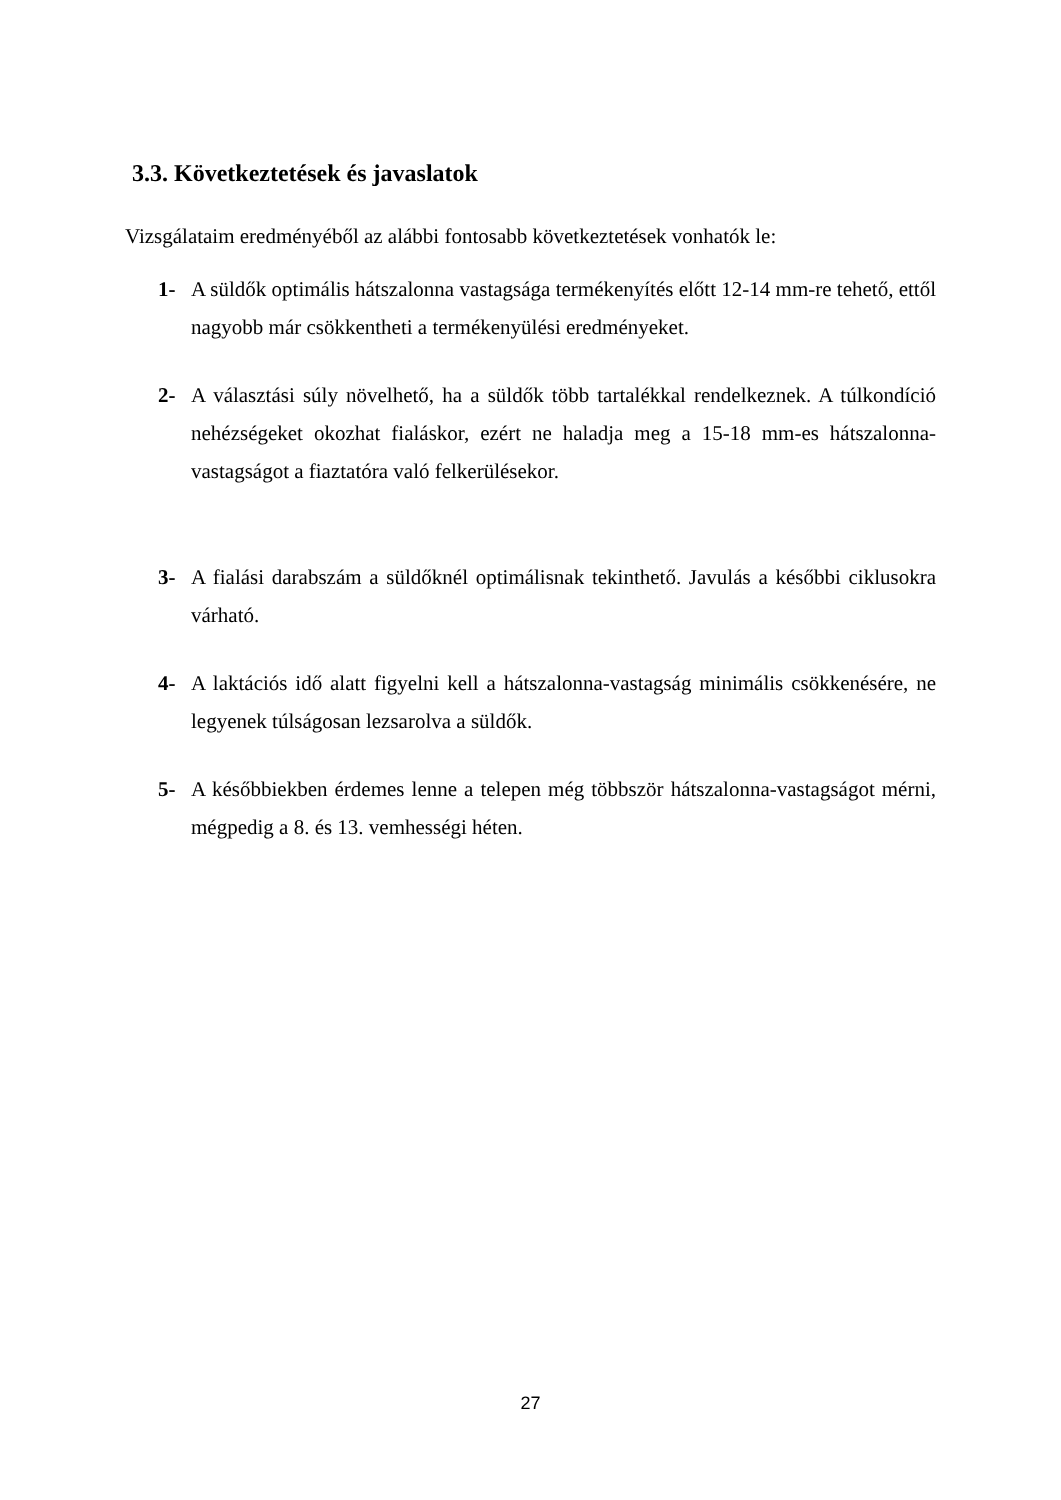3.3. Következtetések és javaslatok
Vizsgálataim eredményéből az alábbi fontosabb következtetések vonhatók le:
1- A süldők optimális hátszalonna vastagsága termékenyítés előtt 12-14 mm-re tehető, ettől nagyobb már csökkentheti a termékenyülési eredményeket.
2- A választási súly növelhető, ha a süldők több tartalékkal rendelkeznek. A túlkondíció nehézségeket okozhat fialáskor, ezért ne haladja meg a 15-18 mm-es hátszalonna-vastagságot a fiaztatóra való felkerülésekor.
3- A fialási darabszám a süldőknél optimálisnak tekinthető. Javulás a későbbi ciklusokra várható.
4- A laktációs idő alatt figyelni kell a hátszalonna-vastagság minimális csökkenésére, ne legyenek túlságosan lezsarolva a süldők.
5- A későbbiekben érdemes lenne a telepen még többször hátszalonna-vastagságot mérni, mégpedig a 8. és 13. vemhességi héten.
27